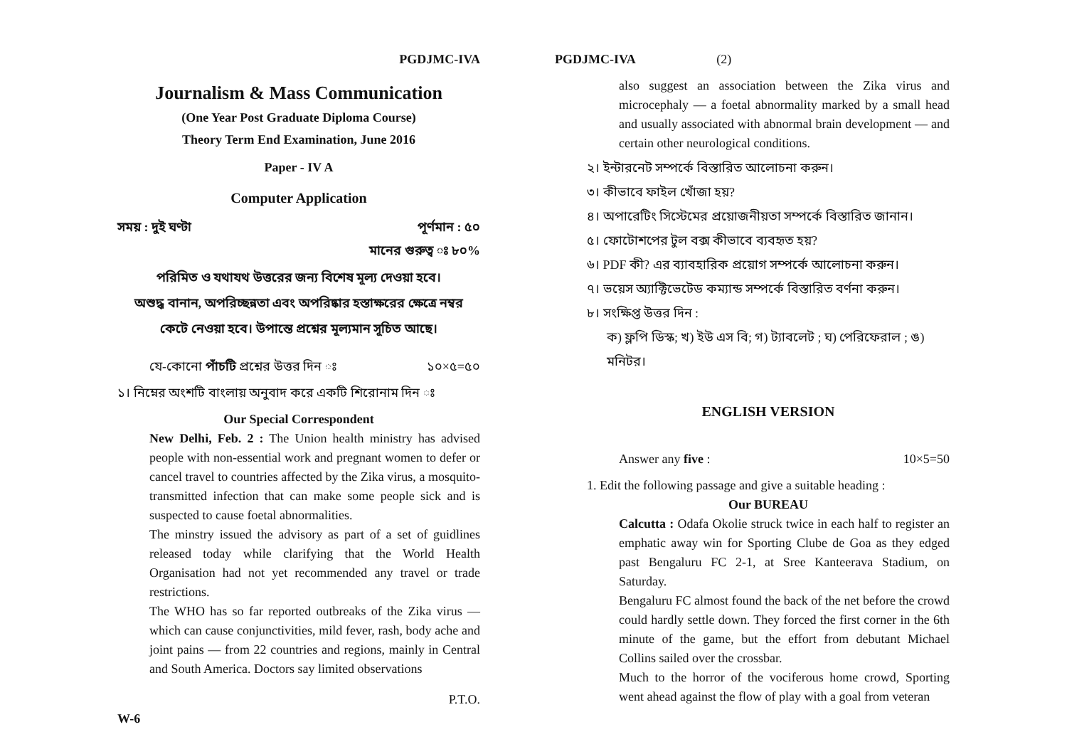PGDJMC-IVA
Journalism & Mass Communication
(One Year Post Graduate Diploma Course)
Theory Term End Examination, June 2016
Paper - IV A
Computer Application
সময় : দুই ঘণ্টা পূর্ণমান : ৫০
মানের গুরুত্ব ঃ ৮০%
পরিমিত ও যথাযথ উত্তরের জন্য বিশেষ মূল্য দেওয়া হবে।
অশুদ্ধ বানান, অপরিচ্ছন্নতা এবং অপরিষ্কার হস্তাক্ষরের ক্ষেত্রে নম্বর
কেটে নেওয়া হবে। উপান্তে প্রশ্নের মূল্যমান সূচিত আছে।
যে-কোনো পাঁচটি প্রশ্নের উত্তর দিন ঃ ১০×৫=৫০
১। নিম্নের অংশটি বাংলায় অনুবাদ করে একটি শিরোনাম দিন ঃ
Our Special Correspondent
New Delhi, Feb. 2 : The Union health ministry has advised people with non-essential work and pregnant women to defer or cancel travel to countries affected by the Zika virus, a mosquito-transmitted infection that can make some people sick and is suspected to cause foetal abnormalities.
The minstry issued the advisory as part of a set of guidlines released today while clarifying that the World Health Organisation had not yet recommended any travel or trade restrictions.
The WHO has so far reported outbreaks of the Zika virus — which can cause conjunctivities, mild fever, rash, body ache and joint pains — from 22 countries and regions, mainly in Central and South America. Doctors say limited observations
P.T.O.
W-6
PGDJMC-IVA (2)
also suggest an association between the Zika virus and microcephaly — a foetal abnormality marked by a small head and usually associated with abnormal brain development — and certain other neurological conditions.
২। ইন্টারনেট সম্পর্কে বিস্তারিত আলোচনা করুন।
৩। কীভাবে ফাইল খোঁজা হয়?
৪। অপারেটিং সিস্টেমের প্রয়োজনীয়তা সম্পর্কে বিস্তারিত জানান।
৫। ফোটোশপের টুল বক্স কীভাবে ব্যবহৃত হয়?
৬। PDF কী? এর ব্যাবহারিক প্রয়োগ সম্পর্কে আলোচনা করুন।
৭। ভয়েস অ্যাক্টিভেটেড কম্যান্ড সম্পর্কে বিস্তারিত বর্ণনা করুন।
৮। সংক্ষিপ্ত উত্তর দিন :
ক) ফ্লপি ডিস্ক; খ) ইউ এস বি; গ) ট্যাবলেট ; ঘ) পেরিফেরাল ; ঙ) মনিটর।
ENGLISH VERSION
Answer any five : 10×5=50
1. Edit the following passage and give a suitable heading :
Our BUREAU
Calcutta : Odafa Okolie struck twice in each half to register an emphatic away win for Sporting Clube de Goa as they edged past Bengaluru FC 2-1, at Sree Kanteerava Stadium, on Saturday.
Bengaluru FC almost found the back of the net before the crowd could hardly settle down. They forced the first corner in the 6th minute of the game, but the effort from debutant Michael Collins sailed over the crossbar.
Much to the horror of the vociferous home crowd, Sporting went ahead against the flow of play with a goal from veteran